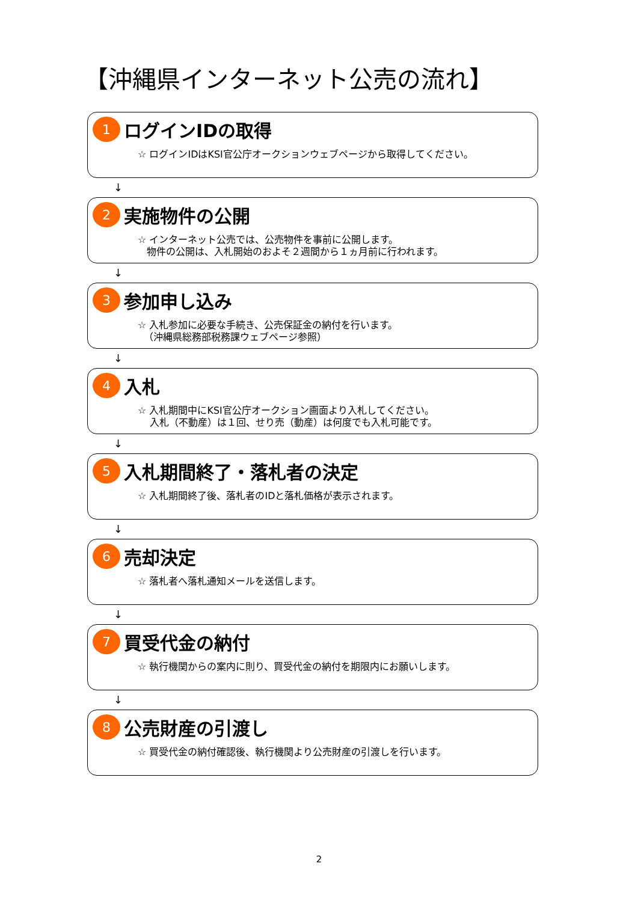【沖縄県インターネット公売の流れ】
1
ログインIDの取得
☆ ログインIDはKSI官公庁オークションウェブページから取得してください。
↓
2
実施物件の公開
☆ インターネット公売では、公売物件を事前に公開します。
物件の公開は、入札開始のおよそ２週間から１ヵ月前に行われます。
↓
3
参加申し込み
☆ 入札参加に必要な手続き、公売保証金の納付を行います。
（沖縄県総務部税務課ウェブページ参照）
↓
4
入札
☆ 入札期間中にKSI官公庁オークション画面より入札してください。
入札（不動産）は１回、せり売（動産）は何度でも入札可能です。
↓
5
入札期間終了・落札者の決定
☆ 入札期間終了後、落札者のIDと落札価格が表示されます。
↓
6
売却決定
☆ 落札者へ落札通知メールを送信します。
↓
7
買受代金の納付
☆ 執行機関からの案内に則り、買受代金の納付を期限内にお願いします。
↓
8
公売財産の引渡し
☆ 買受代金の納付確認後、執行機関より公売財産の引渡しを行います。
2